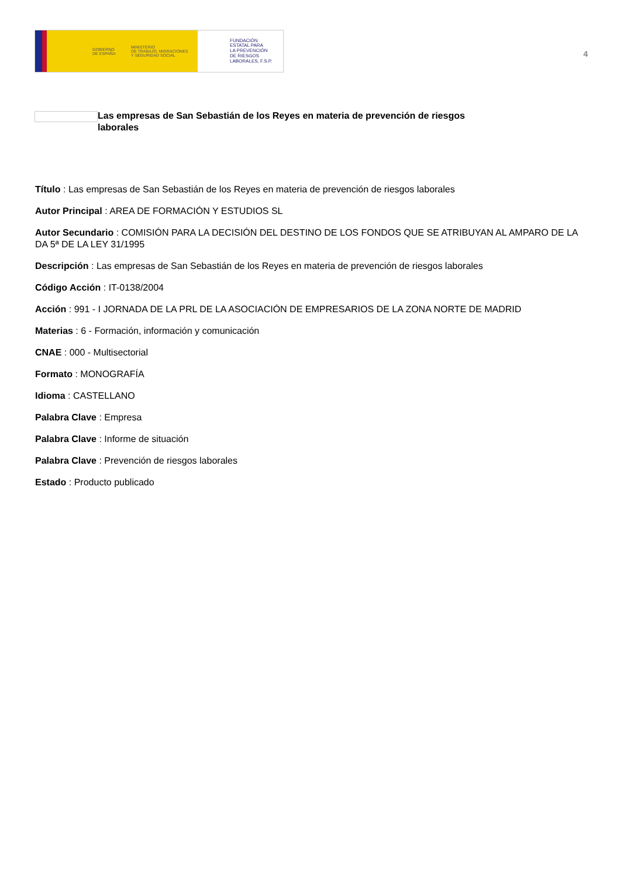GOBIERNO
DE ESPAÑA
MINISTERIO
DE TRABAJO, MIGRACIONES
Y SEGURIDAD SOCIAL
FUNDACIÓN
ESTATAL PARA
LA PREVENCIÓN
DE RIESGOS
LABORALES, F.S.P.
4
Las empresas de San Sebastián de los Reyes en materia de prevención de riesgos laborales
Título : Las empresas de San Sebastián de los Reyes en materia de prevención de riesgos laborales
Autor Principal : AREA DE FORMACIÓN Y ESTUDIOS SL
Autor Secundario : COMISIÓN PARA LA DECISIÓN DEL DESTINO DE LOS FONDOS QUE SE ATRIBUYAN AL AMPARO DE LA DA 5ª DE LA LEY 31/1995
Descripción : Las empresas de San Sebastián de los Reyes en materia de prevención de riesgos laborales
Código Acción : IT-0138/2004
Acción : 991 - I JORNADA DE LA PRL DE LA ASOCIACIÓN DE EMPRESARIOS DE LA ZONA NORTE DE MADRID
Materias : 6 - Formación, información y comunicación
CNAE : 000 - Multisectorial
Formato : MONOGRAFÍA
Idioma : CASTELLANO
Palabra Clave : Empresa
Palabra Clave : Informe de situación
Palabra Clave : Prevención de riesgos laborales
Estado : Producto publicado